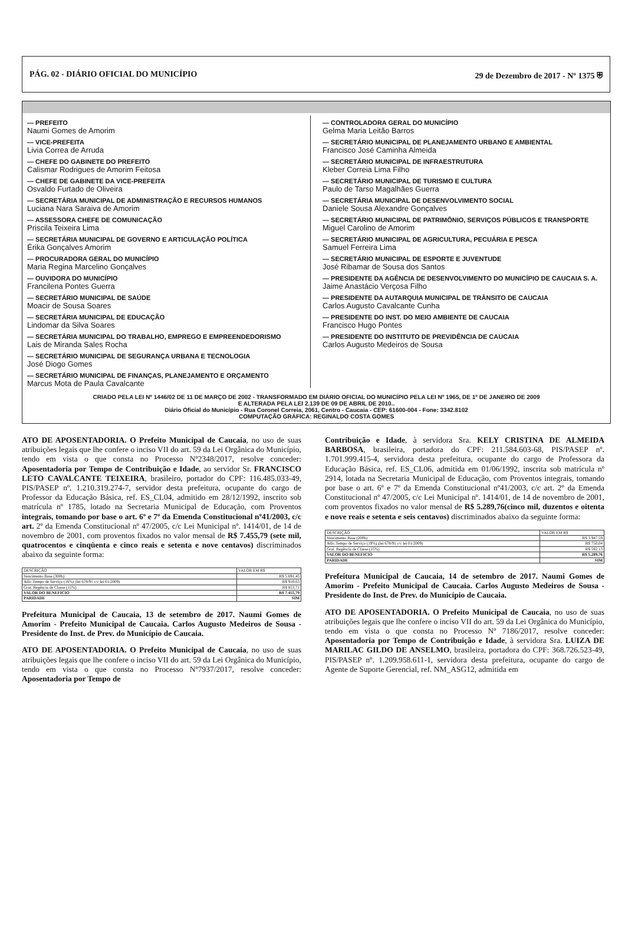PÁG. 02 - DIÁRIO OFICIAL DO MUNICÍPIO 29 de Dezembro de 2017 - Nº 1375 ⛨
— PREFEITO
Naumi Gomes de Amorim
— VICE-PREFEITA
Livia Correa de Arruda
— CHEFE DO GABINETE DO PREFEITO
Calismar Rodrigues de Amorim Feitosa
— CHEFE DE GABINETE DA VICE-PREFEITA
Osvaldo Furtado de Oliveira
— SECRETÁRIA MUNICIPAL DE ADMINISTRAÇÃO E RECURSOS HUMANOS
Luciana Nara Saraiva de Amorim
— ASSESSORA CHEFE DE COMUNICAÇÃO
Priscila Teixeira Lima
— SECRETÁRIA MUNICIPAL DE GOVERNO E ARTICULAÇÃO POLÍTICA
Érika Gonçalves Amorim
— PROCURADORA GERAL DO MUNICÍPIO
Maria Regina Marcelino Gonçalves
— OUVIDORA DO MUNICÍPIO
Francilena Pontes Guerra
— SECRETÁRIO MUNICIPAL DE SAÚDE
Moacir de Sousa Soares
— SECRETÁRIA MUNICIPAL DE EDUCAÇÃO
Lindomar da Silva Soares
— SECRETÁRIA MUNICIPAL DO TRABALHO, EMPREGO E EMPREENDEDORISMO
Lais de Miranda Sales Rocha
— SECRETÁRIO MUNICIPAL DE SEGURANÇA URBANA E TECNOLOGIA
José Diogo Gomes
— SECRETÁRIO MUNICIPAL DE FINANÇAS, PLANEJAMENTO E ORÇAMENTO
Marcus Mota de Paula Cavalcante
— CONTROLADORA GERAL DO MUNICÍPIO
Gelma Maria Leitão Barros
— SECRETÁRIO MUNICIPAL DE PLANEJAMENTO URBANO E AMBIENTAL
Francisco José Caminha Almeida
— SECRETÁRIO MUNICIPAL DE INFRAESTRUTURA
Kleber Correia Lima Filho
— SECRETÁRIO MUNICIPAL DE TURISMO E CULTURA
Paulo de Tarso Magalhães Guerra
— SECRETÁRIA MUNICIPAL DE DESENVOLVIMENTO SOCIAL
Daniele Sousa Alexandre Gonçalves
— SECRETÁRIO MUNICIPAL DE PATRIMÔNIO, SERVIÇOS PÚBLICOS E TRANSPORTE
Miguel Carolino de Amorim
— SECRETÁRIO MUNICIPAL DE AGRICULTURA, PECUÁRIA E PESCA
Samuel Ferreira Lima
— SECRETÁRIO MUNICIPAL DE ESPORTE E JUVENTUDE
José Ribamar de Sousa dos Santos
— PRESIDENTE DA AGÊNCIA DE DESENVOLVIMENTO DO MUNICÍPIO DE CAUCAIA S. A.
Jaime Anastácio Verçosa Filho
— PRESIDENTE DA AUTARQUIA MUNICIPAL DE TRÂNSITO DE CAUCAIA
Carlos Augusto Cavalcante Cunha
— PRESIDENTE DO INST. DO MEIO AMBIENTE DE CAUCAIA
Francisco Hugo Pontes
— PRESIDENTE DO INSTITUTO DE PREVIDÊNCIA DE CAUCAIA
Carlos Augusto Medeiros de Sousa
CRIADO PELA LEI Nº 1446/02 DE 11 DE MARÇO DE 2002 - TRANSFORMADO EM DIÁRIO OFICIAL DO MUNICÍPIO PELA LEI Nº 1965, DE 1º DE JANEIRO DE 2009
E ALTERADA PELA LEI 2.139 DE 09 DE ABRIL DE 2010..
Diário Oficial do Município - Rua Coronel Correia, 2061, Centro - Caucaia - CEP: 61600-004 - Fone: 3342.8102
COMPUTAÇÃO GRÁFICA: REGINALDO COSTA GOMES
ATO DE APOSENTADORIA. O Prefeito Municipal de Caucaia, no uso de suas atribuições legais que lhe confere o inciso VII do art. 59 da Lei Orgânica do Município, tendo em vista o que consta no Processo Nº2348/2017, resolve conceder: Aposentadoria por Tempo de Contribuição e Idade, ao servidor Sr. FRANCISCO LETO CAVALCANTE TEIXEIRA, brasileiro, portador do CPF: 116.485.033-49, PIS/PASEP nº. 1.210.319.274-7, servidor desta prefeitura, ocupante do cargo de Professor da Educação Básica, ref. ES_CL04, admitido em 28/12/1992, inscrito sob matrícula nº 1785, lotado na Secretaria Municipal de Educação, com Proventos integrais, tomando por base o art. 6º e 7º da Emenda Constitucional nº41/2003, c/c art. 2º da Emenda Constitucional nº 47/2005, c/c Lei Municipal nº. 1414/01, de 14 de novembro de 2001, com proventos fixados no valor mensal de R$ 7.455,79 (sete mil, quatrocentos e cinqüenta e cinco reais e setenta e nove centavos) discriminados abaixo da seguinte forma:
| DESCRIÇÃO | VALOR EM R$ |
| --- | --- |
| Vencimento Base (300h) | R$ 5.691,45 |
| Adic.Tempo de Serviço (16%) (lei 678/91 c/c lei 01/2009) | R$ 910,63 |
| Grat. Regência de Classe (15%) | R$ 853,71 |
| VALOR DO BENEFICIO | R$ 7.455,79 |
| PARIDADE | SIM |
Prefeitura Municipal de Caucaia, 13 de setembro de 2017. Naumi Gomes de Amorim - Prefeito Municipal de Caucaia. Carlos Augusto Medeiros de Sousa - Presidente do Inst. de Prev. do Município de Caucaia.
ATO DE APOSENTADORIA. O Prefeito Municipal de Caucaia, no uso de suas atribuições legais que lhe confere o inciso VII do art. 59 da Lei Orgânica do Município, tendo em vista o que consta no Processo Nº7937/2017, resolve conceder: Aposentadoria por Tempo de
Contribuição e Idade, à servidora Sra. KELY CRISTINA DE ALMEIDA BARBOSA, brasileira, portadora do CPF: 211.584.603-68, PIS/PASEP nº. 1.701.999.415-4, servidora desta prefeitura, ocupante do cargo de Professora da Educação Básica, ref. ES_CL06, admitida em 01/06/1992, inscrita sob matrícula nº 2914, lotada na Secretaria Municipal de Educação, com Proventos integrais, tomando por base o art. 6º e 7º da Emenda Constitucional nº41/2003, c/c art. 2º da Emenda Constitucional nº 47/2005, c/c Lei Municipal nº. 1414/01, de 14 de novembro de 2001, com proventos fixados no valor mensal de R$ 5.289,76(cinco mil, duzentos e oitenta e nove reais e setenta e seis centavos) discriminados abaixo da seguinte forma:
| DESCRIÇÃO | VALOR EM R$ |
| --- | --- |
| Vencimento Base (200h) | R$ 3.947,59 |
| Adic.Tempo de Serviço (19%) (lei 678/91 c/c lei 01/2009) | R$ 750,04 |
| Grat. Regência de Classe (15%) | R$ 592,13 |
| VALOR DO BENEFICIO | R$ 5.289,76 |
| PARIDADE | SIM |
Prefeitura Municipal de Caucaia, 14 de setembro de 2017. Naumi Gomes de Amorim - Prefeito Municipal de Caucaia. Carlos Augusto Medeiros de Sousa - Presidente do Inst. de Prev. do Município de Caucaia.
ATO DE APOSENTADORIA. O Prefeito Municipal de Caucaia, no uso de suas atribuições legais que lhe confere o inciso VII do art. 59 da Lei Orgânica do Município, tendo em vista o que consta no Processo Nº 7186/2017, resolve conceder: Aposentadoria por Tempo de Contribuição e Idade, à servidora Sra. LUIZA DE MARILAC GILDO DE ANSELMO, brasileira, portadora do CPF: 368.726.523-49, PIS/PASEP nº. 1.209.958.611-1, servidora desta prefeitura, ocupante do cargo de Agente de Suporte Gerencial, ref. NM_ASG12, admitida em